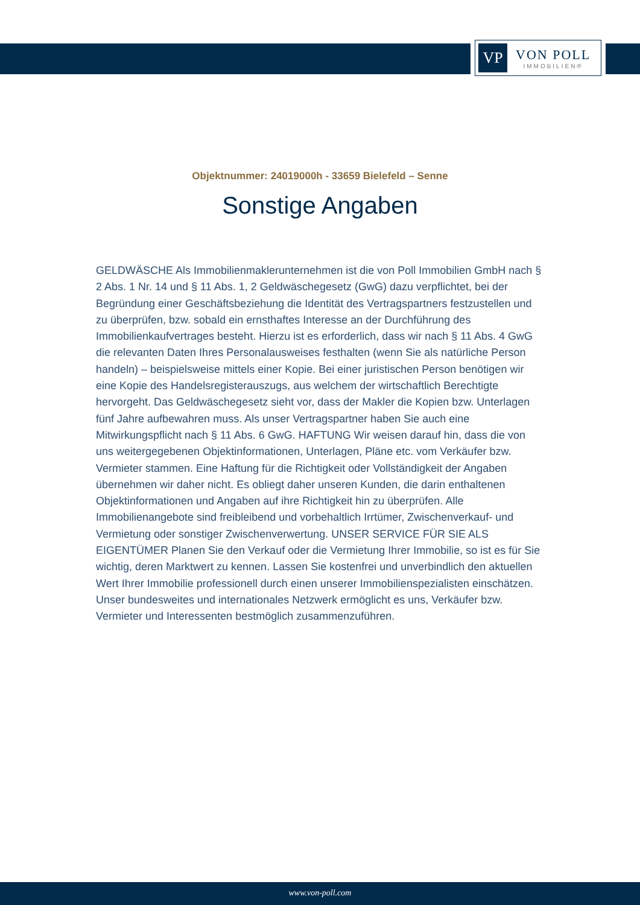VP
VON POLL
IMMOBILIEN®
Objektnummer: 24019000h - 33659 Bielefeld – Senne
Sonstige Angaben
GELDWÄSCHE Als Immobilienmaklerunternehmen ist die von Poll Immobilien GmbH nach § 2 Abs. 1 Nr. 14 und § 11 Abs. 1, 2 Geldwäschegesetz (GwG) dazu verpflichtet, bei der Begründung einer Geschäftsbeziehung die Identität des Vertragspartners festzustellen und zu überprüfen, bzw. sobald ein ernsthaftes Interesse an der Durchführung des Immobilienkaufvertrages besteht. Hierzu ist es erforderlich, dass wir nach § 11 Abs. 4 GwG die relevanten Daten Ihres Personalausweises festhalten (wenn Sie als natürliche Person handeln) – beispielsweise mittels einer Kopie. Bei einer juristischen Person benötigen wir eine Kopie des Handelsregisterauszugs, aus welchem der wirtschaftlich Berechtigte hervorgeht. Das Geldwäschegesetz sieht vor, dass der Makler die Kopien bzw. Unterlagen fünf Jahre aufbewahren muss. Als unser Vertragspartner haben Sie auch eine Mitwirkungspflicht nach § 11 Abs. 6 GwG. HAFTUNG Wir weisen darauf hin, dass die von uns weitergegebenen Objektinformationen, Unterlagen, Pläne etc. vom Verkäufer bzw. Vermieter stammen. Eine Haftung für die Richtigkeit oder Vollständigkeit der Angaben übernehmen wir daher nicht. Es obliegt daher unseren Kunden, die darin enthaltenen Objektinformationen und Angaben auf ihre Richtigkeit hin zu überprüfen. Alle Immobilienangebote sind freibleibend und vorbehaltlich Irrtümer, Zwischenverkauf- und Vermietung oder sonstiger Zwischenverwertung. UNSER SERVICE FÜR SIE ALS EIGENTÜMER Planen Sie den Verkauf oder die Vermietung Ihrer Immobilie, so ist es für Sie wichtig, deren Marktwert zu kennen. Lassen Sie kostenfrei und unverbindlich den aktuellen Wert Ihrer Immobilie professionell durch einen unserer Immobilienspezialisten einschätzen. Unser bundesweites und internationales Netzwerk ermöglicht es uns, Verkäufer bzw. Vermieter und Interessenten bestmöglich zusammenzuführen.
www.von-poll.com